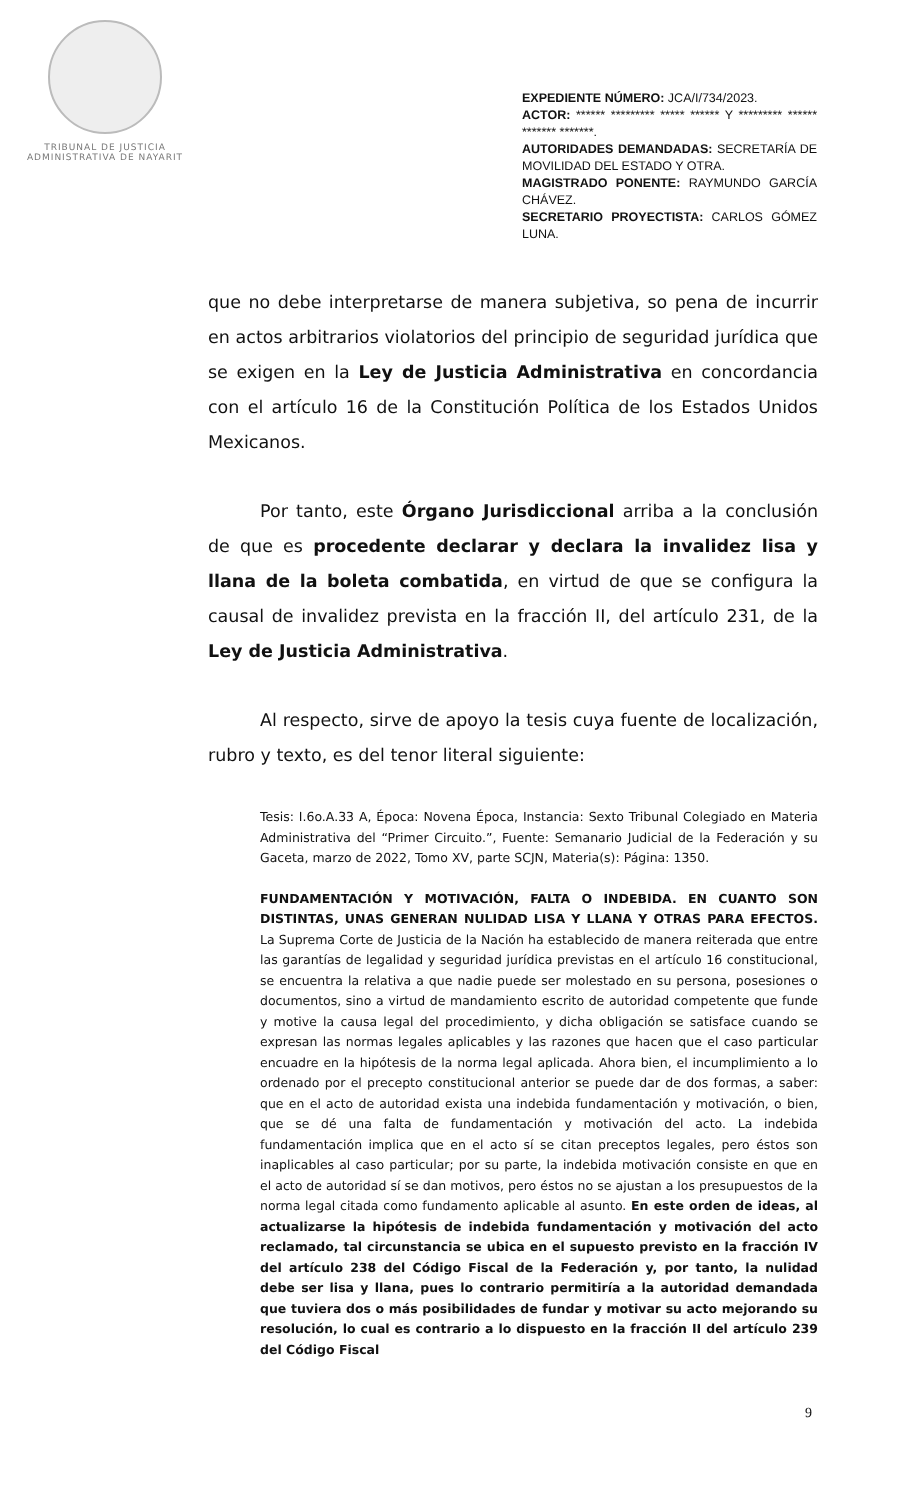TRIBUNAL DE JUSTICIA
ADMINISTRATIVA DE NAYARIT
EXPEDIENTE NÚMERO: JCA/I/734/2023.
ACTOR: ****** ********* ***** ****** Y ********* ****** ******* *******.
AUTORIDADES DEMANDADAS: SECRETARÍA DE MOVILIDAD DEL ESTADO Y OTRA.
MAGISTRADO PONENTE: RAYMUNDO GARCÍA CHÁVEZ.
SECRETARIO PROYECTISTA: CARLOS GÓMEZ LUNA.
que no debe interpretarse de manera subjetiva, so pena de incurrir en actos arbitrarios violatorios del principio de seguridad jurídica que se exigen en la Ley de Justicia Administrativa en concordancia con el artículo 16 de la Constitución Política de los Estados Unidos Mexicanos.
Por tanto, este Órgano Jurisdiccional arriba a la conclusión de que es procedente declarar y declara la invalidez lisa y llana de la boleta combatida, en virtud de que se configura la causal de invalidez prevista en la fracción II, del artículo 231, de la Ley de Justicia Administrativa.
Al respecto, sirve de apoyo la tesis cuya fuente de localización, rubro y texto, es del tenor literal siguiente:
Tesis: I.6o.A.33 A, Época: Novena Época, Instancia: Sexto Tribunal Colegiado en Materia Administrativa del “Primer Circuito.”, Fuente: Semanario Judicial de la Federación y su Gaceta, marzo de 2022, Tomo XV, parte SCJN, Materia(s): Página: 1350.
FUNDAMENTACIÓN Y MOTIVACIÓN, FALTA O INDEBIDA. EN CUANTO SON DISTINTAS, UNAS GENERAN NULIDAD LISA Y LLANA Y OTRAS PARA EFECTOS. La Suprema Corte de Justicia de la Nación ha establecido de manera reiterada que entre las garantías de legalidad y seguridad jurídica previstas en el artículo 16 constitucional, se encuentra la relativa a que nadie puede ser molestado en su persona, posesiones o documentos, sino a virtud de mandamiento escrito de autoridad competente que funde y motive la causa legal del procedimiento, y dicha obligación se satisface cuando se expresan las normas legales aplicables y las razones que hacen que el caso particular encuadre en la hipótesis de la norma legal aplicada. Ahora bien, el incumplimiento a lo ordenado por el precepto constitucional anterior se puede dar de dos formas, a saber: que en el acto de autoridad exista una indebida fundamentación y motivación, o bien, que se dé una falta de fundamentación y motivación del acto. La indebida fundamentación implica que en el acto sí se citan preceptos legales, pero éstos son inaplicables al caso particular; por su parte, la indebida motivación consiste en que en el acto de autoridad sí se dan motivos, pero éstos no se ajustan a los presupuestos de la norma legal citada como fundamento aplicable al asunto. En este orden de ideas, al actualizarse la hipótesis de indebida fundamentación y motivación del acto reclamado, tal circunstancia se ubica en el supuesto previsto en la fracción IV del artículo 238 del Código Fiscal de la Federación y, por tanto, la nulidad debe ser lisa y llana, pues lo contrario permitiría a la autoridad demandada que tuviera dos o más posibilidades de fundar y motivar su acto mejorando su resolución, lo cual es contrario a lo dispuesto en la fracción II del artículo 239 del Código Fiscal
9